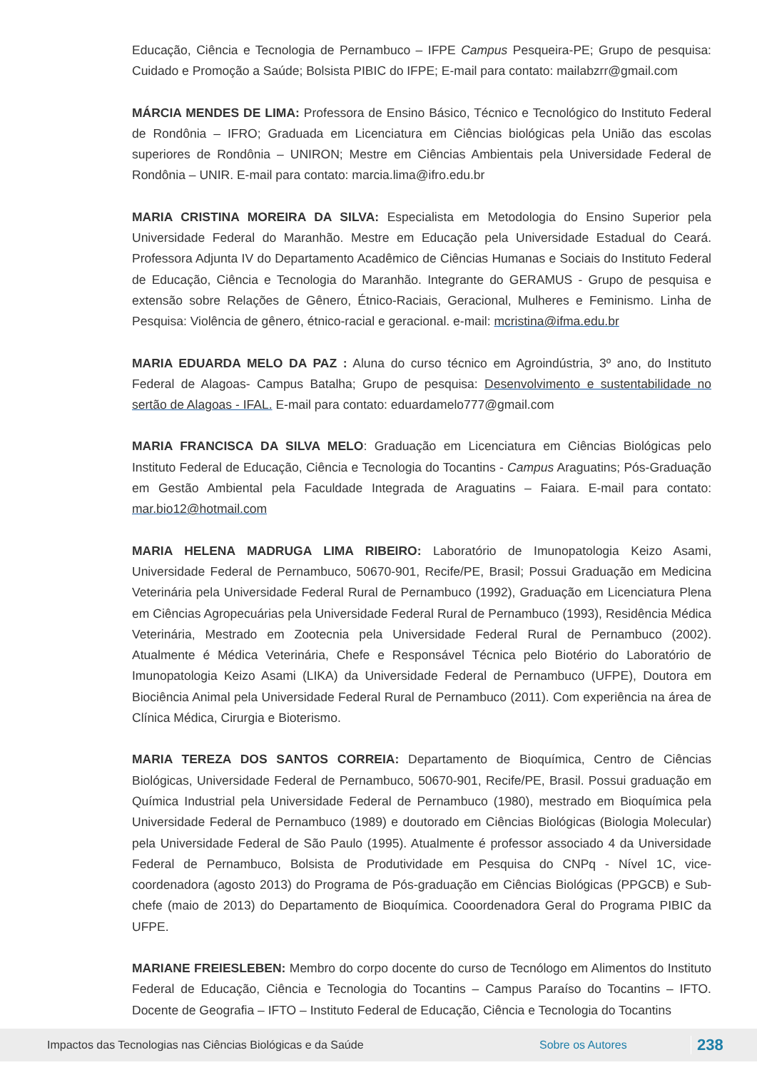Educação, Ciência e Tecnologia de Pernambuco – IFPE Campus Pesqueira-PE; Grupo de pesquisa: Cuidado e Promoção a Saúde; Bolsista PIBIC do IFPE; E-mail para contato: mailabzrr@gmail.com
MÁRCIA MENDES DE LIMA: Professora de Ensino Básico, Técnico e Tecnológico do Instituto Federal de Rondônia – IFRO; Graduada em Licenciatura em Ciências biológicas pela União das escolas superiores de Rondônia – UNIRON; Mestre em Ciências Ambientais pela Universidade Federal de Rondônia – UNIR. E-mail para contato: marcia.lima@ifro.edu.br
MARIA CRISTINA MOREIRA DA SILVA: Especialista em Metodologia do Ensino Superior pela Universidade Federal do Maranhão. Mestre em Educação pela Universidade Estadual do Ceará. Professora Adjunta IV do Departamento Acadêmico de Ciências Humanas e Sociais do Instituto Federal de Educação, Ciência e Tecnologia do Maranhão. Integrante do GERAMUS - Grupo de pesquisa e extensão sobre Relações de Gênero, Étnico-Raciais, Geracional, Mulheres e Feminismo. Linha de Pesquisa: Violência de gênero, étnico-racial e geracional. e-mail: mcristina@ifma.edu.br
MARIA EDUARDA MELO DA PAZ : Aluna do curso técnico em Agroindústria, 3º ano, do Instituto Federal de Alagoas- Campus Batalha; Grupo de pesquisa: Desenvolvimento e sustentabilidade no sertão de Alagoas - IFAL. E-mail para contato: eduardamelo777@gmail.com
MARIA FRANCISCA DA SILVA MELO: Graduação em Licenciatura em Ciências Biológicas pelo Instituto Federal de Educação, Ciência e Tecnologia do Tocantins - Campus Araguatins; Pós-Graduação em Gestão Ambiental pela Faculdade Integrada de Araguatins – Faiara. E-mail para contato: mar.bio12@hotmail.com
MARIA HELENA MADRUGA LIMA RIBEIRO: Laboratório de Imunopatologia Keizo Asami, Universidade Federal de Pernambuco, 50670-901, Recife/PE, Brasil; Possui Graduação em Medicina Veterinária pela Universidade Federal Rural de Pernambuco (1992), Graduação em Licenciatura Plena em Ciências Agropecuárias pela Universidade Federal Rural de Pernambuco (1993), Residência Médica Veterinária, Mestrado em Zootecnia pela Universidade Federal Rural de Pernambuco (2002). Atualmente é Médica Veterinária, Chefe e Responsável Técnica pelo Biotério do Laboratório de Imunopatologia Keizo Asami (LIKA) da Universidade Federal de Pernambuco (UFPE), Doutora em Biociência Animal pela Universidade Federal Rural de Pernambuco (2011). Com experiência na área de Clínica Médica, Cirurgia e Bioterismo.
MARIA TEREZA DOS SANTOS CORREIA: Departamento de Bioquímica, Centro de Ciências Biológicas, Universidade Federal de Pernambuco, 50670-901, Recife/PE, Brasil. Possui graduação em Química Industrial pela Universidade Federal de Pernambuco (1980), mestrado em Bioquímica pela Universidade Federal de Pernambuco (1989) e doutorado em Ciências Biológicas (Biologia Molecular) pela Universidade Federal de São Paulo (1995). Atualmente é professor associado 4 da Universidade Federal de Pernambuco, Bolsista de Produtividade em Pesquisa do CNPq - Nível 1C, vice-coordenadora (agosto 2013) do Programa de Pós-graduação em Ciências Biológicas (PPGCB) e Sub-chefe (maio de 2013) do Departamento de Bioquímica. Cooordenadora Geral do Programa PIBIC da UFPE.
MARIANE FREIESLEBEN: Membro do corpo docente do curso de Tecnólogo em Alimentos do Instituto Federal de Educação, Ciência e Tecnologia do Tocantins – Campus Paraíso do Tocantins – IFTO. Docente de Geografia – IFTO – Instituto Federal de Educação, Ciência e Tecnologia do Tocantins
Impactos das Tecnologias nas Ciências Biológicas e da Saúde Sobre os Autores 238